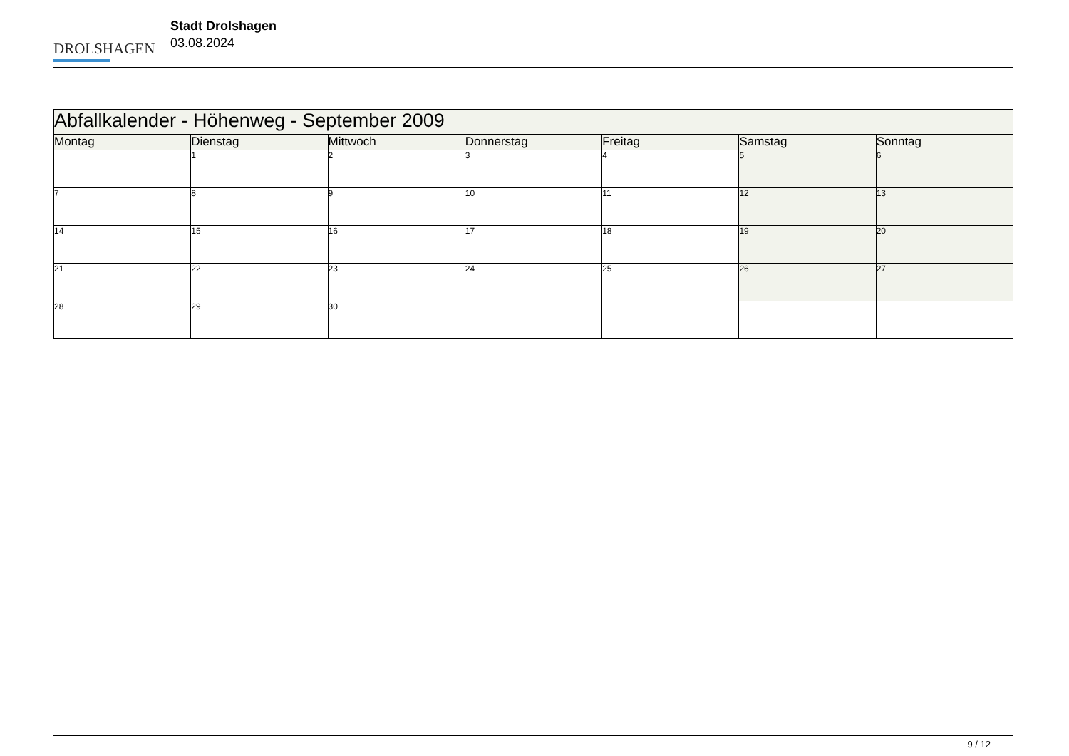DROLSHAGEN
Stadt Drolshagen
03.08.2024
| Abfallkalender - Höhenweg - September 2009 | | | | | | |
| --- | --- | --- | --- | --- | --- | --- |
| Montag | Dienstag | Mittwoch | Donnerstag | Freitag | Samstag | Sonntag |
| | 1 | 2 | 3 | 4 | 5 | 6 |
| 7 | 8 | 9 | 10 | 11 | 12 | 13 |
| 14 | 15 | 16 | 17 | 18 | 19 | 20 |
| 21 | 22 | 23 | 24 | 25 | 26 | 27 |
| 28 | 29 | 30 | | | | |
9 / 12